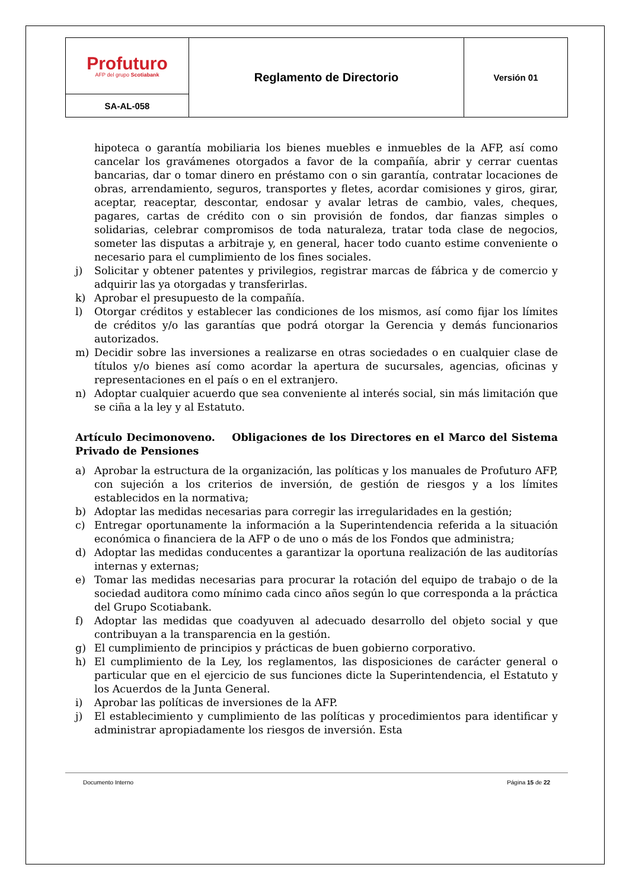| Profuturo AFP del grupo Scotiabank | Reglamento de Directorio | Versión 01 |
| SA-AL-058 | | |
hipoteca o garantía mobiliaria los bienes muebles e inmuebles de la AFP, así como cancelar los gravámenes otorgados a favor de la compañía, abrir y cerrar cuentas bancarias, dar o tomar dinero en préstamo con o sin garantía, contratar locaciones de obras, arrendamiento, seguros, transportes y fletes, acordar comisiones y giros, girar, aceptar, reaceptar, descontar, endosar y avalar letras de cambio, vales, cheques, pagares, cartas de crédito con o sin provisión de fondos, dar fianzas simples o solidarias, celebrar compromisos de toda naturaleza, tratar toda clase de negocios, someter las disputas a arbitraje y, en general, hacer todo cuanto estime conveniente o necesario para el cumplimiento de los fines sociales.
j) Solicitar y obtener patentes y privilegios, registrar marcas de fábrica y de comercio y adquirir las ya otorgadas y transferirlas.
k) Aprobar el presupuesto de la compañía.
l) Otorgar créditos y establecer las condiciones de los mismos, así como fijar los límites de créditos y/o las garantías que podrá otorgar la Gerencia y demás funcionarios autorizados.
m) Decidir sobre las inversiones a realizarse en otras sociedades o en cualquier clase de títulos y/o bienes así como acordar la apertura de sucursales, agencias, oficinas y representaciones en el país o en el extranjero.
n) Adoptar cualquier acuerdo que sea conveniente al interés social, sin más limitación que se ciña a la ley y al Estatuto.
Artículo Decimonoveno. Obligaciones de los Directores en el Marco del Sistema Privado de Pensiones
a) Aprobar la estructura de la organización, las políticas y los manuales de Profuturo AFP, con sujeción a los criterios de inversión, de gestión de riesgos y a los límites establecidos en la normativa;
b) Adoptar las medidas necesarias para corregir las irregularidades en la gestión;
c) Entregar oportunamente la información a la Superintendencia referida a la situación económica o financiera de la AFP o de uno o más de los Fondos que administra;
d) Adoptar las medidas conducentes a garantizar la oportuna realización de las auditorías internas y externas;
e) Tomar las medidas necesarias para procurar la rotación del equipo de trabajo o de la sociedad auditora como mínimo cada cinco años según lo que corresponda a la práctica del Grupo Scotiabank.
f) Adoptar las medidas que coadyuven al adecuado desarrollo del objeto social y que contribuyan a la transparencia en la gestión.
g) El cumplimiento de principios y prácticas de buen gobierno corporativo.
h) El cumplimiento de la Ley, los reglamentos, las disposiciones de carácter general o particular que en el ejercicio de sus funciones dicte la Superintendencia, el Estatuto y los Acuerdos de la Junta General.
i) Aprobar las políticas de inversiones de la AFP.
j) El establecimiento y cumplimiento de las políticas y procedimientos para identificar y administrar apropiadamente los riesgos de inversión. Esta
Documento Interno Página 15 de 22